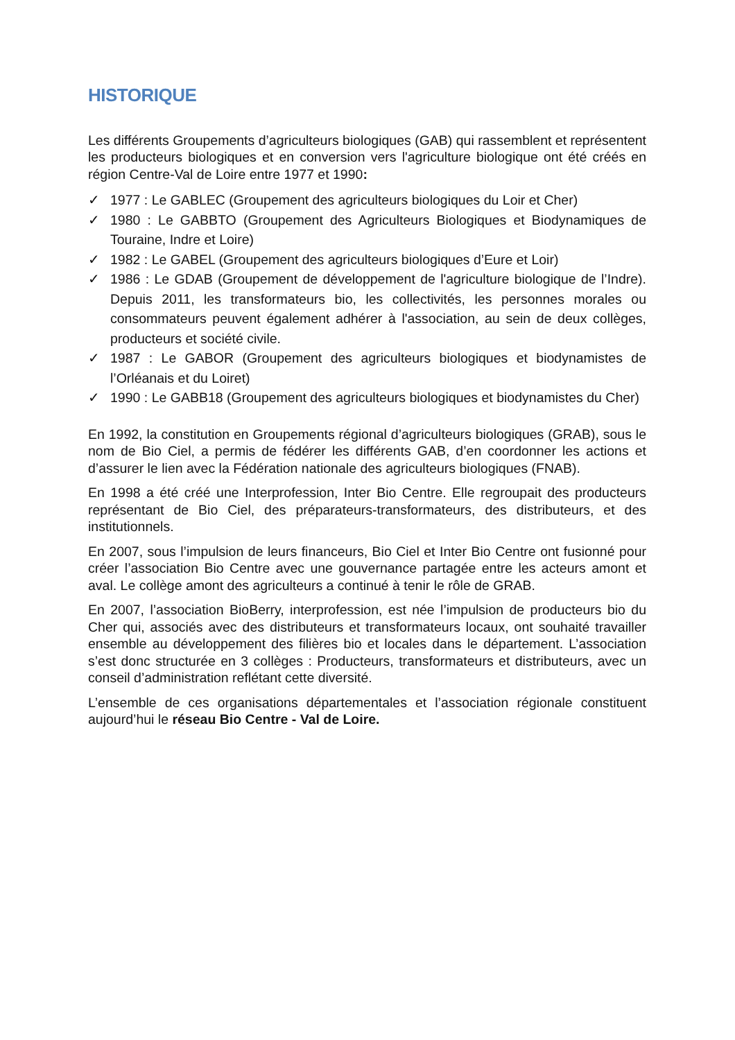HISTORIQUE
Les différents Groupements d’agriculteurs biologiques (GAB) qui rassemblent et représentent les producteurs biologiques et en conversion vers l'agriculture biologique ont été créés en région Centre-Val de Loire entre 1977 et 1990:
✓ 1977 : Le GABLEC (Groupement des agriculteurs biologiques du Loir et Cher)
✓ 1980 : Le GABBTO (Groupement des Agriculteurs Biologiques et Biodynamiques de Touraine, Indre et Loire)
✓ 1982 : Le GABEL (Groupement des agriculteurs biologiques d’Eure et Loir)
✓ 1986 : Le GDAB (Groupement de développement de l'agriculture biologique de l’Indre). Depuis 2011, les transformateurs bio, les collectivités, les personnes morales ou consommateurs peuvent également adhérer à l'association, au sein de deux collèges, producteurs et société civile.
✓ 1987 : Le GABOR (Groupement des agriculteurs biologiques et biodynamistes de l’Orléanais et du Loiret)
✓ 1990 : Le GABB18 (Groupement des agriculteurs biologiques et biodynamistes du Cher)
En 1992, la constitution en Groupements régional d’agriculteurs biologiques (GRAB), sous le nom de Bio Ciel, a permis de fédérer les différents GAB, d’en coordonner les actions et d’assurer le lien avec la Fédération nationale des agriculteurs biologiques (FNAB).
En 1998 a été créé une Interprofession, Inter Bio Centre. Elle regroupait des producteurs représentant de Bio Ciel, des préparateurs-transformateurs, des distributeurs, et des institutionnels.
En 2007, sous l’impulsion de leurs financeurs, Bio Ciel et Inter Bio Centre ont fusionné pour créer l’association Bio Centre avec une gouvernance partagée entre les acteurs amont et aval. Le collège amont des agriculteurs a continué à tenir le rôle de GRAB.
En 2007, l’association BioBerry, interprofession, est née l’impulsion de producteurs bio du Cher qui, associés avec des distributeurs et transformateurs locaux, ont souhaité travailler ensemble au développement des filières bio et locales dans le département. L’association s’est donc structurée en 3 collèges : Producteurs, transformateurs et distributeurs, avec un conseil d’administration reflétant cette diversité.
L’ensemble de ces organisations départementales et l’association régionale constituent aujourd’hui le réseau Bio Centre - Val de Loire.